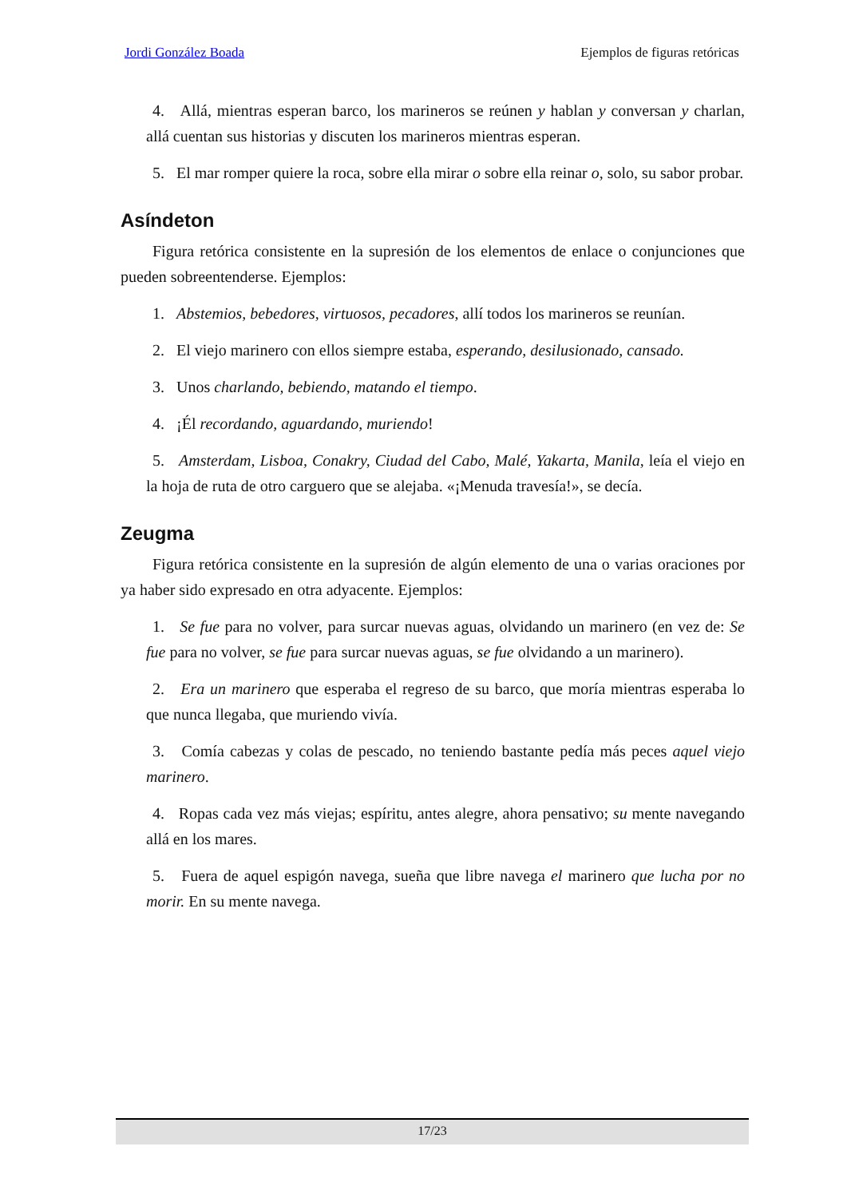Jordi González Boada Ejemplos de figuras retóricas
4. Allá, mientras esperan barco, los marineros se reúnen y hablan y conversan y charlan, allá cuentan sus historias y discuten los marineros mientras esperan.
5. El mar romper quiere la roca, sobre ella mirar o sobre ella reinar o, solo, su sabor probar.
Asíndeton
Figura retórica consistente en la supresión de los elementos de enlace o conjunciones que pueden sobreentenderse. Ejemplos:
1. Abstemios, bebedores, virtuosos, pecadores, allí todos los marineros se reunían.
2. El viejo marinero con ellos siempre estaba, esperando, desilusionado, cansado.
3. Unos charlando, bebiendo, matando el tiempo.
4. ¡Él recordando, aguardando, muriendo!
5. Amsterdam, Lisboa, Conakry, Ciudad del Cabo, Malé, Yakarta, Manila, leía el viejo en la hoja de ruta de otro carguero que se alejaba. «¡Menuda travesía!», se decía.
Zeugma
Figura retórica consistente en la supresión de algún elemento de una o varias oraciones por ya haber sido expresado en otra adyacente. Ejemplos:
1. Se fue para no volver, para surcar nuevas aguas, olvidando un marinero (en vez de: Se fue para no volver, se fue para surcar nuevas aguas, se fue olvidando a un marinero).
2. Era un marinero que esperaba el regreso de su barco, que moría mientras esperaba lo que nunca llegaba, que muriendo vivía.
3. Comía cabezas y colas de pescado, no teniendo bastante pedía más peces aquel viejo marinero.
4. Ropas cada vez más viejas; espíritu, antes alegre, ahora pensativo; su mente navegando allá en los mares.
5. Fuera de aquel espigón navega, sueña que libre navega el marinero que lucha por no morir. En su mente navega.
17/23